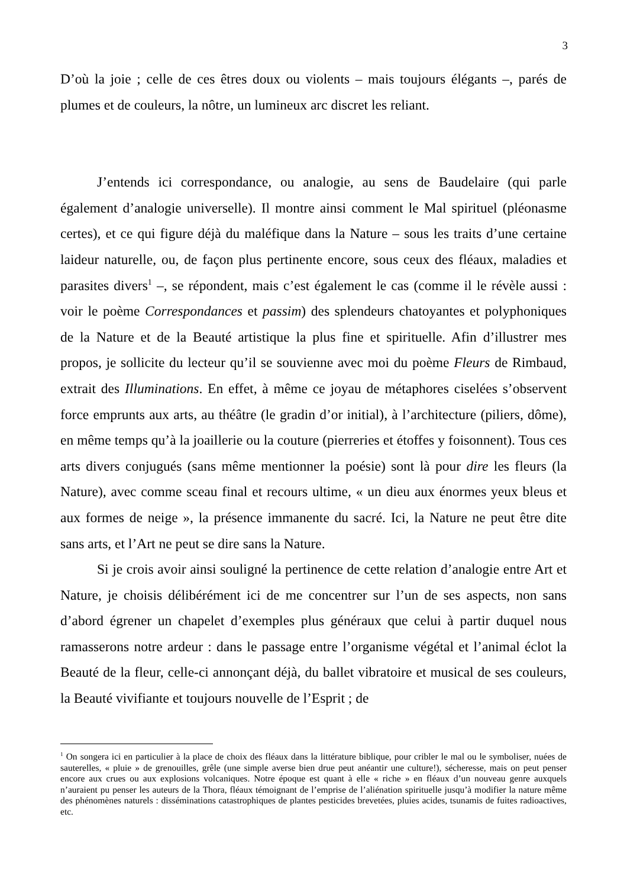3
D’où la joie ; celle de ces êtres doux ou violents – mais toujours élégants –, parés de plumes et de couleurs, la nôtre, un lumineux arc discret les reliant.
J’entends ici correspondance, ou analogie, au sens de Baudelaire (qui parle également d’analogie universelle). Il montre ainsi comment le Mal spirituel (pléonasme certes), et ce qui figure déjà du maléfique dans la Nature – sous les traits d’une certaine laideur naturelle, ou, de façon plus pertinente encore, sous ceux des fléaux, maladies et parasites divers<sup>1</sup> –, se répondent, mais c’est également le cas (comme il le révèle aussi : voir le poème Correspondances et passim) des splendeurs chatoyantes et polyphoniques de la Nature et de la Beauté artistique la plus fine et spirituelle. Afin d’illustrer mes propos, je sollicite du lecteur qu’il se souvienne avec moi du poème Fleurs de Rimbaud, extrait des Illuminations. En effet, à même ce joyau de métaphores ciselées s’observent force emprunts aux arts, au théâtre (le gradin d’or initial), à l’architecture (piliers, dôme), en même temps qu’à la joaillerie ou la couture (pierreries et étoffes y foisonnent). Tous ces arts divers conjugués (sans même mentionner la poésie) sont là pour dire les fleurs (la Nature), avec comme sceau final et recours ultime, « un dieu aux énormes yeux bleus et aux formes de neige », la présence immanente du sacré. Ici, la Nature ne peut être dite sans arts, et l’Art ne peut se dire sans la Nature.
Si je crois avoir ainsi souligné la pertinence de cette relation d’analogie entre Art et Nature, je choisis délibérément ici de me concentrer sur l’un de ses aspects, non sans d’abord égrener un chapelet d’exemples plus généraux que celui à partir duquel nous ramasserons notre ardeur : dans le passage entre l’organisme végétal et l’animal éclot la Beauté de la fleur, celle-ci annonçant déjà, du ballet vibratoire et musical de ses couleurs, la Beauté vivifiante et toujours nouvelle de l’Esprit ; de
<sup>1</sup> On songera ici en particulier à la place de choix des fléaux dans la littérature biblique, pour cribler le mal ou le symboliser, nuées de sauterelles, « pluie » de grenouilles, grêle (une simple averse bien drue peut anéantir une culture!), sécheresse, mais on peut penser encore aux crues ou aux explosions volcaniques. Notre époque est quant à elle « riche » en fléaux d’un nouveau genre auxquels n’auraient pu penser les auteurs de la Thora, fléaux témoignant de l’emprise de l’aliénation spirituelle jusqu’à modifier la nature même des phénomènes naturels : disséminations catastrophiques de plantes pesticides brevetées, pluies acides, tsunamis de fuites radioactives, etc.